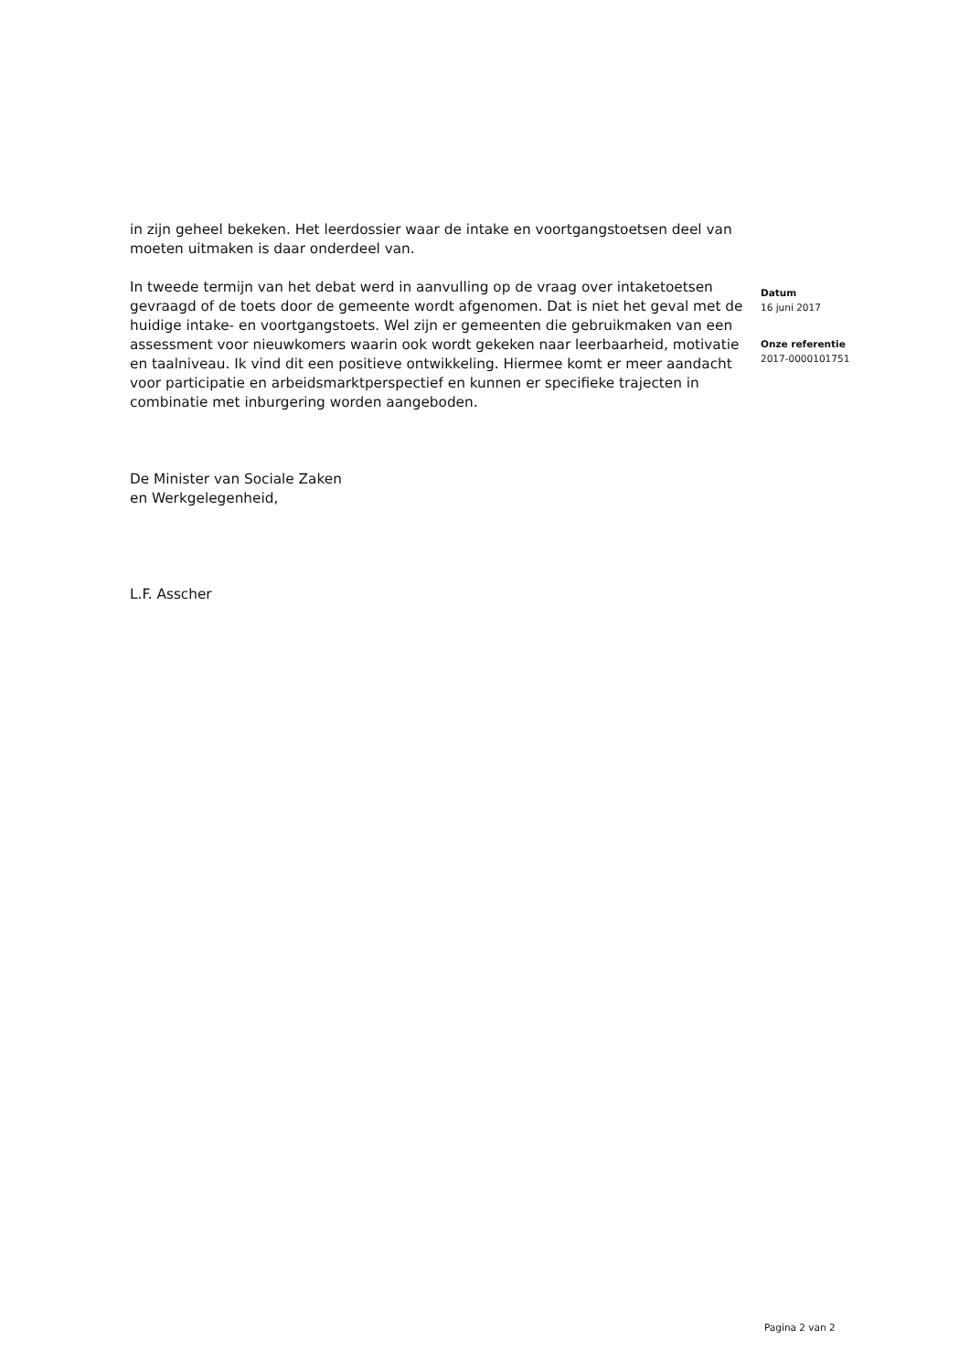in zijn geheel bekeken. Het leerdossier waar de intake en voortgangstoetsen deel van moeten uitmaken is daar onderdeel van.
In tweede termijn van het debat werd in aanvulling op de vraag over intaketoetsen gevraagd of de toets door de gemeente wordt afgenomen. Dat is niet het geval met de huidige intake- en voortgangstoets. Wel zijn er gemeenten die gebruikmaken van een assessment voor nieuwkomers waarin ook wordt gekeken naar leerbaarheid, motivatie en taalniveau. Ik vind dit een positieve ontwikkeling. Hiermee komt er meer aandacht voor participatie en arbeidsmarktperspectief en kunnen er specifieke trajecten in combinatie met inburgering worden aangeboden.
De Minister van Sociale Zaken
en Werkgelegenheid,
L.F. Asscher
Datum
16 juni 2017
Onze referentie
2017-0000101751
Pagina 2 van 2